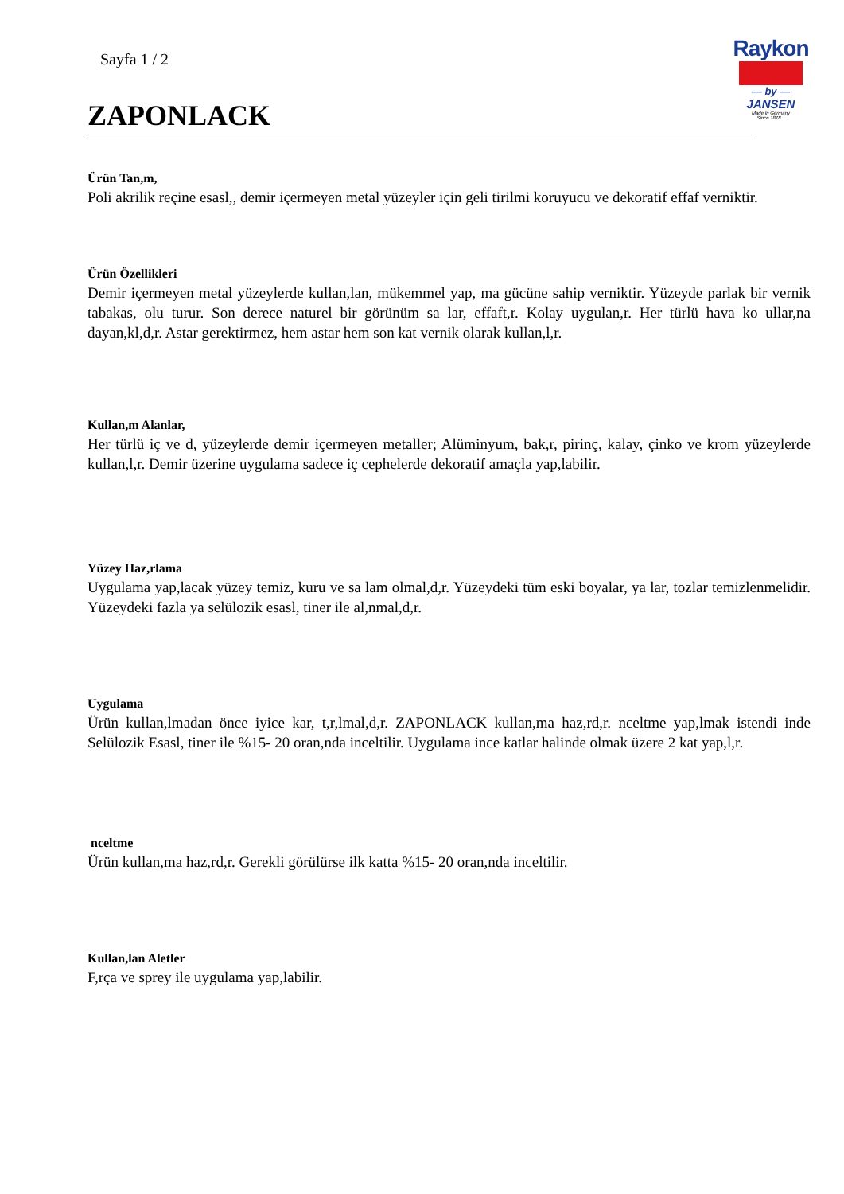Sayfa 1 / 2
ZAPONLACK
Raykon
— by —
JANSEN
Made In Germany
Since 1878...
Ürün Tan,m,
Poli akrilik reçine esasl,, demir içermeyen metal yüzeyler için geli tirilmi koruyucu ve dekoratif effaf verniktir.
Ürün Özellikleri
Demir içermeyen metal yüzeylerde kullan,lan, mükemmel yap, ma gücüne sahip verniktir. Yüzeyde parlak bir vernik tabakas, olu turur. Son derece naturel bir görünüm sa lar, effaft,r. Kolay uygulan,r. Her türlü hava ko ullar,na dayan,kl,d,r. Astar gerektirmez, hem astar hem son kat vernik olarak kullan,l,r.
Kullan,m Alanlar,
Her türlü iç ve d, yüzeylerde demir içermeyen metaller; Alüminyum, bak,r, pirinç, kalay, çinko ve krom yüzeylerde kullan,l,r. Demir üzerine uygulama sadece iç cephelerde dekoratif amaçla yap,labilir.
Yüzey Haz,rlama
Uygulama yap,lacak yüzey temiz, kuru ve sa lam olmal,d,r. Yüzeydeki tüm eski boyalar, ya lar, tozlar temizlenmelidir. Yüzeydeki fazla ya selülozik esasl, tiner ile al,nmal,d,r.
Uygulama
Ürün kullan,lmadan önce iyice kar, t,r,lmal,d,r. ZAPONLACK kullan,ma haz,rd,r. nceltme yap,lmak istendi inde Selülozik Esasl, tiner ile %15- 20 oran,nda inceltilir. Uygulama ince katlar halinde olmak üzere 2 kat yap,l,r.
nceltme
Ürün kullan,ma haz,rd,r. Gerekli görülürse ilk katta %15- 20 oran,nda inceltilir.
Kullan,lan Aletler
F,rça ve sprey ile uygulama yap,labilir.